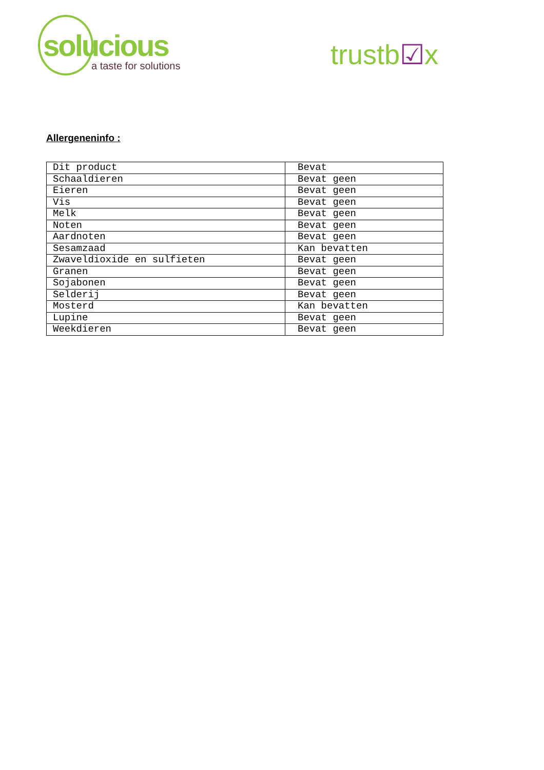solucious
a taste for solutions
trustb☑x
Allergeneninfo :
| Dit product | Bevat |
| Schaaldieren | Bevat geen |
| Eieren | Bevat geen |
| Vis | Bevat geen |
| Melk | Bevat geen |
| Noten | Bevat geen |
| Aardnoten | Bevat geen |
| Sesamzaad | Kan bevatten |
| Zwaveldioxide en sulfieten | Bevat geen |
| Granen | Bevat geen |
| Sojabonen | Bevat geen |
| Selderij | Bevat geen |
| Mosterd | Kan bevatten |
| Lupine | Bevat geen |
| Weekdieren | Bevat geen |